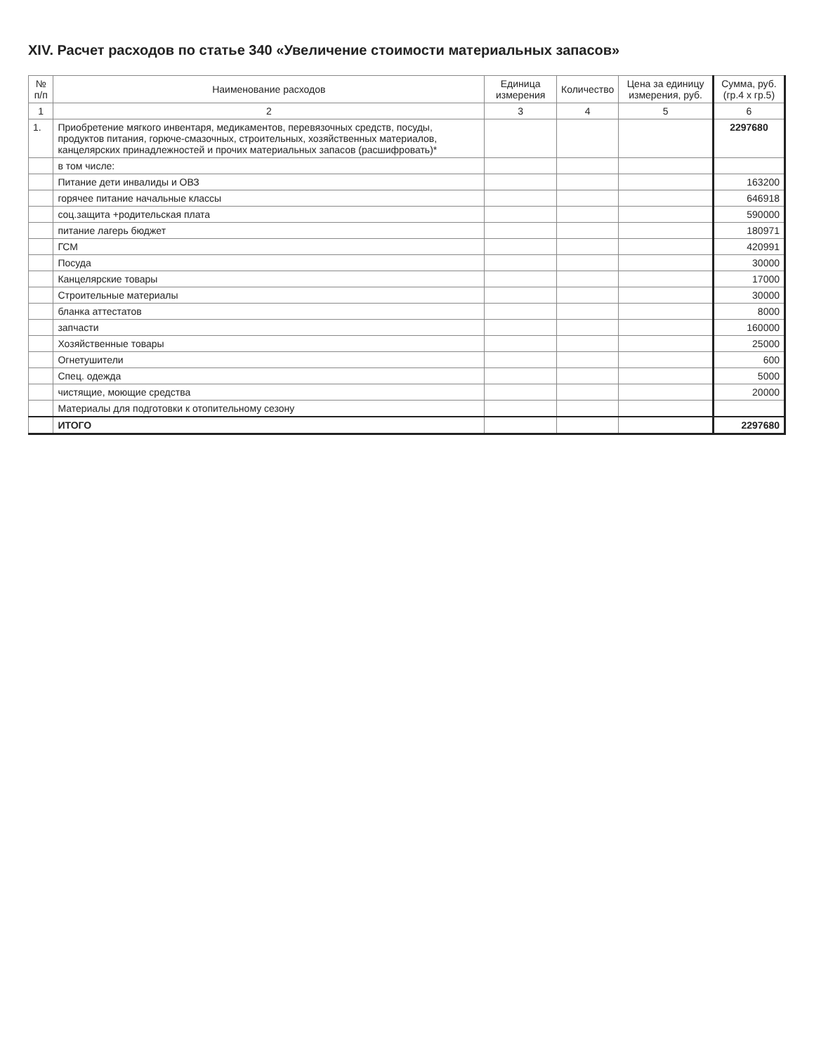XIV. Расчет расходов по статье 340 «Увеличение стоимости материальных запасов»
| № п/п | Наименование расходов | Единица измерения | Количество | Цена за единицу измерения, руб. | Сумма, руб. (гр.4 х гр.5) |
| --- | --- | --- | --- | --- | --- |
| 1 | 2 | 3 | 4 | 5 | 6 |
| 1. | Приобретение мягкого инвентаря, медикаментов, перевязочных средств, посуды, продуктов питания, горюче-смазочных, строительных, хозяйственных материалов, канцелярских принадлежностей и прочих материальных запасов (расшифровать)* | | | | 2297680 |
| | в том числе: | | | | |
| | Питание дети инвалиды и ОВЗ | | | | 163200 |
| | горячее питание начальные классы | | | | 646918 |
| | соц.защита +родительская плата | | | | 590000 |
| | питание лагерь бюджет | | | | 180971 |
| | ГСМ | | | | 420991 |
| | Посуда | | | | 30000 |
| | Канцелярские товары | | | | 17000 |
| | Строительные материалы | | | | 30000 |
| | бланка аттестатов | | | | 8000 |
| | запчасти | | | | 160000 |
| | Хозяйственные товары | | | | 25000 |
| | Огнетушители | | | | 600 |
| | Спец. одежда | | | | 5000 |
| | чистящие, моющие средства | | | | 20000 |
| | Материалы для подготовки к отопительному сезону | | | | |
| | ИТОГО | | | | 2297680 |